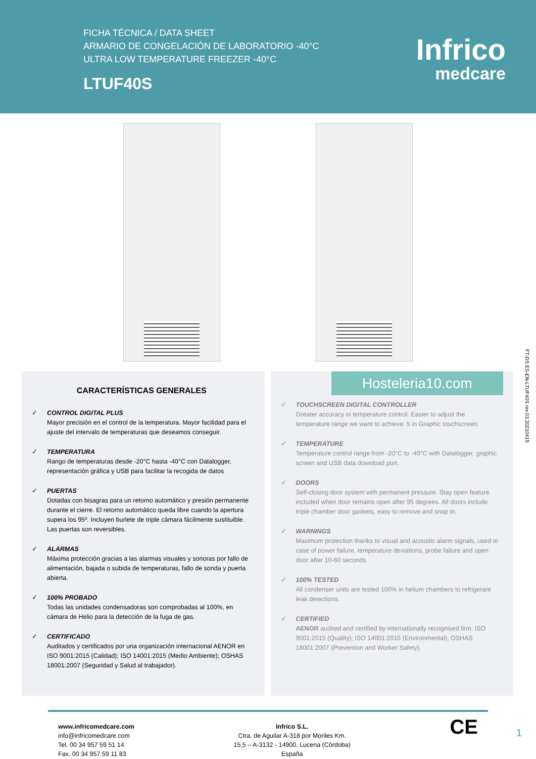FICHA TÉCNICA / DATA SHEET
ARMARIO DE CONGELACIÓN DE LABORATORIO -40°C
ULTRA LOW TEMPERATURE FREEZER -40°C
LTUF40S
Infrico
medcare
CARACTERÍSTICAS GENERALES
✓ CONTROL DIGITAL PLUS
Mayor precisión en el control de la temperatura. Mayor facilidad para el ajuste del intervalo de temperaturas que deseamos conseguir.
✓ TEMPERATURA
Rango de temperaturas desde -20°C hasta -40°C con Datalogger, representación gráfica y USB para facilitar la recogida de datos
✓ PUERTAS
Dotadas con bisagras para un retorno automático y presión permanente durante el cierre. El retorno automático queda libre cuando la apertura supera los 95º. Incluyen burlete de triple cámara fácilmente sustituible. Las puertas son reversibles.
✓ ALARMAS
Máxima protección gracias a las alarmas visuales y sonoras por fallo de alimentación, bajada o subida de temperaturas, fallo de sonda y puerta abierta.
✓ 100% PROBADO
Todas las unidades condensadoras son comprobadas al 100%, en cámara de Helio para la detección de la fuga de gas.
✓ CERTIFICADO
Auditados y certificados por una organización internacional AENOR en ISO 9001:2015 (Calidad); ISO 14001:2015 (Medio Ambiente); OSHAS 18001:2007 (Seguridad y Salud al trabajador).
Hosteleria10.com
✓ TOUCHSCREEN DIGITAL CONTROLLER
Greater accuracy in temperature control. Easier to adjust the temperature range we want to achieve. 5 in Graphic touchscreen.
✓ TEMPERATURE
Temperature control range from -20°C to -40°C with Datalogger, graphic screen and USB data download port.
✓ DOORS
Self-closing door system with permanent pressure. Stay open feature included when door remains open after 95 degrees. All doors include triple chamber door gaskets, easy to remove and snap in.
✓ WARNINGS
Maximum protection thanks to visual and acoustic alarm signals, used in case of power failure, temperature deviations, probe failure and open door after 10-60 seconds.
✓ 100% TESTED
All condenser units are tested 100% in helium chambers to refrigerant leak detections.
✓ CERTIFIED
AENOR audited and certified by internationally recognised firm. ISO 9001:2015 (Quality); ISO 14001:2015 (Environmental); OSHAS 18001:2007 (Prevention and Worker Safety).
FT-DS ES-EN-LTUF40S rev.03 20210415
www.infricomedcare.com
info@infricomedcare.com
Tel. 00 34 957 59 51 14
Fax. 00 34 957 59 11 83
Infrico S.L.
Ctra. de Aguilar A-318 por Moriles Km.
15,5 – A-3132 - 14900, Lucena (Córdoba)
España
CE
1